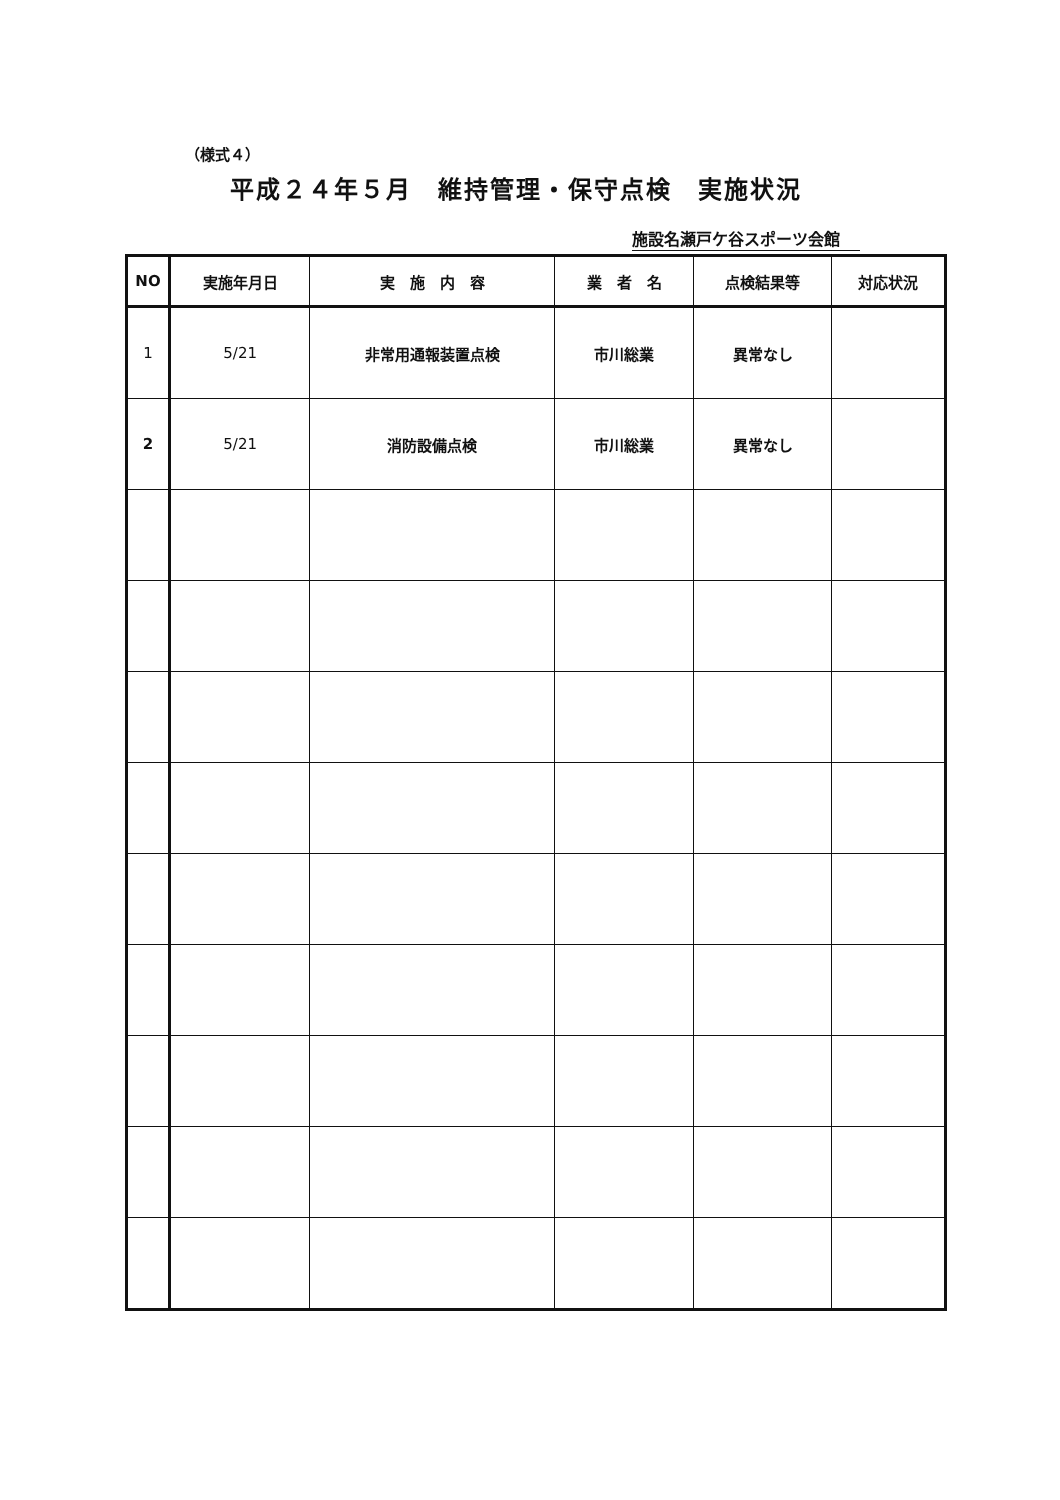（様式４）
平成２４年５月　維持管理・保守点検　実施状況
施設名瀬戸ケ谷スポーツ会館
| NO | 実施年月日 | 実 施 内 容 | 業 者 名 | 点検結果等 | 対応状況 |
| --- | --- | --- | --- | --- | --- |
| 1 | 5/21 | 非常用通報装置点検 | 市川総業 | 異常なし | |
| 2 | 5/21 | 消防設備点検 | 市川総業 | 異常なし | |